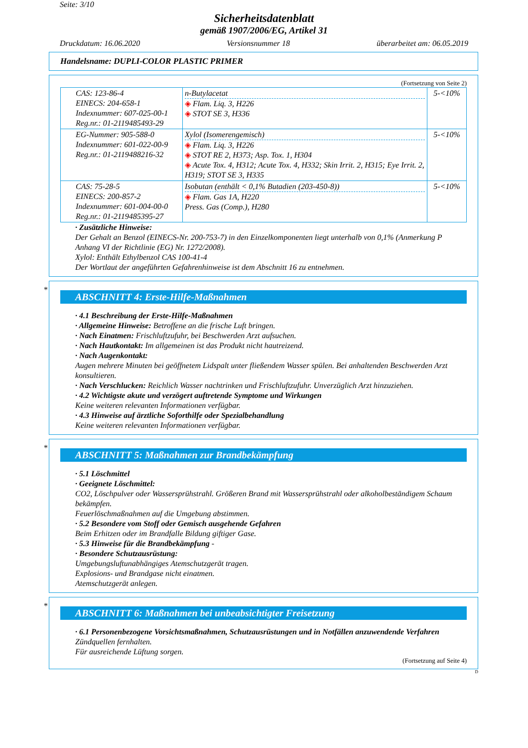Seite: 3/10
Sicherheitsdatenblatt
gemäß 1907/2006/EG, Artikel 31
Druckdatum: 16.06.2020 Versionsnummer 18 überarbeitet am: 06.05.2019
Handelsname: DUPLI-COLOR PLASTIC PRIMER
(Fortsetzung von Seite 2)
| CAS: 123-86-4 EINECS: 204-658-1 Indexnummer: 607-025-00-1 Reg.nr.: 01-2119485493-29 | n-Butylacetat ◈ Flam. Liq. 3, H226 ◈ STOT SE 3, H336 | 5-<10% |
| EG-Nummer: 905-588-0 Indexnummer: 601-022-00-9 Reg.nr.: 01-2119488216-32 | Xylol (Isomerengemisch) ◈ Flam. Liq. 3, H226 ◈ STOT RE 2, H373; Asp. Tox. 1, H304 ◈ Acute Tox. 4, H312; Acute Tox. 4, H332; Skin Irrit. 2, H315; Eye Irrit. 2, H319; STOT SE 3, H335 | 5-<10% |
| CAS: 75-28-5 EINECS: 200-857-2 Indexnummer: 601-004-00-0 Reg.nr.: 01-2119485395-27 | Isobutan (enthält < 0,1% Butadien (203-450-8)) ◈ Flam. Gas 1A, H220 Press. Gas (Comp.), H280 | 5-<10% |
· Zusätzliche Hinweise:
Der Gehalt an Benzol (EINECS-Nr. 200-753-7) in den Einzelkomponenten liegt unterhalb von 0,1% (Anmerkung P Anhang VI der Richtlinie (EG) Nr. 1272/2008).
Xylol: Enthält Ethylbenzol CAS 100-41-4
Der Wortlaut der angeführten Gefahrenhinweise ist dem Abschnitt 16 zu entnehmen.
*
ABSCHNITT 4: Erste-Hilfe-Maßnahmen
· 4.1 Beschreibung der Erste-Hilfe-Maßnahmen
· Allgemeine Hinweise: Betroffene an die frische Luft bringen.
· Nach Einatmen: Frischluftzufuhr, bei Beschwerden Arzt aufsuchen.
· Nach Hautkontakt: Im allgemeinen ist das Produkt nicht hautreizend.
· Nach Augenkontakt:
Augen mehrere Minuten bei geöffnetem Lidspalt unter fließendem Wasser spülen. Bei anhaltenden Beschwerden Arzt konsultieren.
· Nach Verschlucken: Reichlich Wasser nachtrinken und Frischluftzufuhr. Unverzüglich Arzt hinzuziehen.
· 4.2 Wichtigste akute und verzögert auftretende Symptome und Wirkungen
Keine weiteren relevanten Informationen verfügbar.
· 4.3 Hinweise auf ärztliche Soforthilfe oder Spezialbehandlung
Keine weiteren relevanten Informationen verfügbar.
*
ABSCHNITT 5: Maßnahmen zur Brandbekämpfung
· 5.1 Löschmittel
· Geeignete Löschmittel:
CO2, Löschpulver oder Wassersprühstrahl. Größeren Brand mit Wassersprühstrahl oder alkoholbeständigem Schaum bekämpfen.
Feuerlöschmaßnahmen auf die Umgebung abstimmen.
· 5.2 Besondere vom Stoff oder Gemisch ausgehende Gefahren
Beim Erhitzen oder im Brandfalle Bildung giftiger Gase.
· 5.3 Hinweise für die Brandbekämpfung -
· Besondere Schutzausrüstung:
Umgebungsluftunabhängiges Atemschutzgerät tragen.
Explosions- und Brandgase nicht einatmen.
Atemschutzgerät anlegen.
*
ABSCHNITT 6: Maßnahmen bei unbeabsichtigter Freisetzung
· 6.1 Personenbezogene Vorsichtsmaßnahmen, Schutzausrüstungen und in Notfällen anzuwendende Verfahren
Zündquellen fernhalten.
Für ausreichende Lüftung sorgen.
(Fortsetzung auf Seite 4)
D